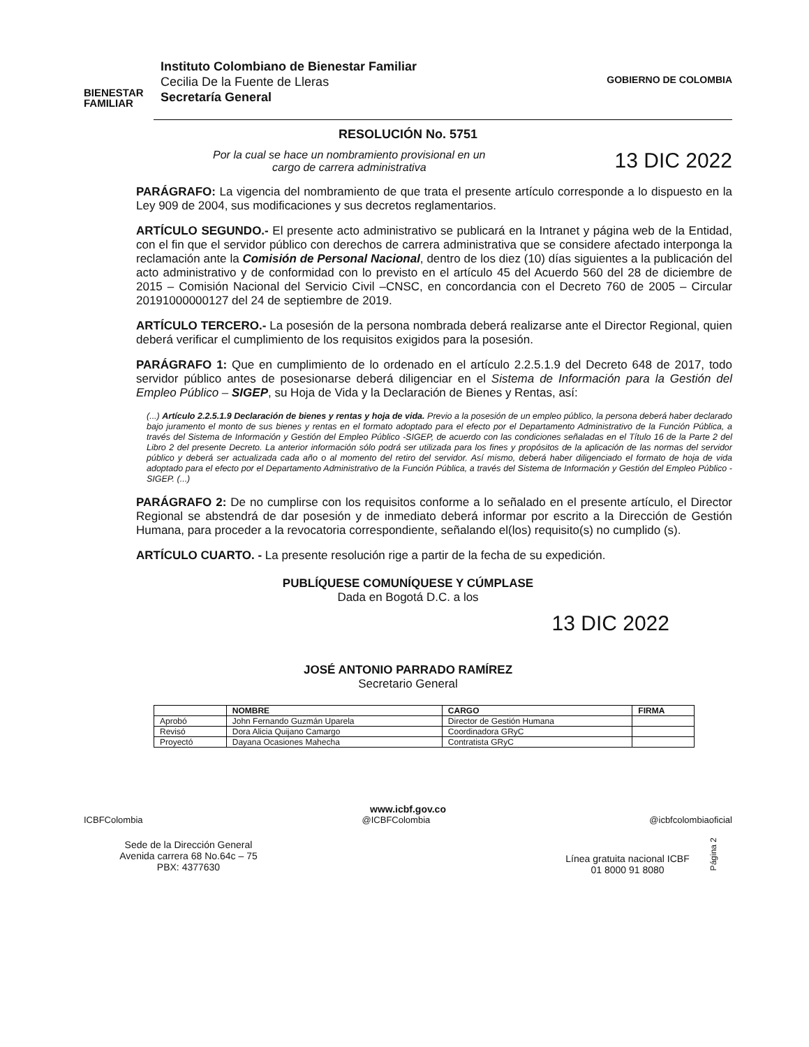BIENESTAR
FAMILIAR
Instituto Colombiano de Bienestar Familiar
Cecilia De la Fuente de Lleras
Secretaría General
GOBIERNO DE COLOMBIA
RESOLUCIÓN No. 5751
Por la cual se hace un nombramiento provisional en un
cargo de carrera administrativa
13 DIC 2022
PARÁGRAFO: La vigencia del nombramiento de que trata el presente artículo corresponde a lo dispuesto en la Ley 909 de 2004, sus modificaciones y sus decretos reglamentarios.
ARTÍCULO SEGUNDO.- El presente acto administrativo se publicará en la Intranet y página web de la Entidad, con el fin que el servidor público con derechos de carrera administrativa que se considere afectado interponga la reclamación ante la Comisión de Personal Nacional, dentro de los diez (10) días siguientes a la publicación del acto administrativo y de conformidad con lo previsto en el artículo 45 del Acuerdo 560 del 28 de diciembre de 2015 – Comisión Nacional del Servicio Civil –CNSC, en concordancia con el Decreto 760 de 2005 – Circular 20191000000127 del 24 de septiembre de 2019.
ARTÍCULO TERCERO.- La posesión de la persona nombrada deberá realizarse ante el Director Regional, quien deberá verificar el cumplimiento de los requisitos exigidos para la posesión.
PARÁGRAFO 1: Que en cumplimiento de lo ordenado en el artículo 2.2.5.1.9 del Decreto 648 de 2017, todo servidor público antes de posesionarse deberá diligenciar en el Sistema de Información para la Gestión del Empleo Público – SIGEP, su Hoja de Vida y la Declaración de Bienes y Rentas, así:
(...) Artículo 2.2.5.1.9 Declaración de bienes y rentas y hoja de vida. Previo a la posesión de un empleo público, la persona deberá haber declarado bajo juramento el monto de sus bienes y rentas en el formato adoptado para el efecto por el Departamento Administrativo de la Función Pública, a través del Sistema de Información y Gestión del Empleo Público -SIGEP, de acuerdo con las condiciones señaladas en el Título 16 de la Parte 2 del Libro 2 del presente Decreto. La anterior información sólo podrá ser utilizada para los fines y propósitos de la aplicación de las normas del servidor público y deberá ser actualizada cada año o al momento del retiro del servidor. Así mismo, deberá haber diligenciado el formato de hoja de vida adoptado para el efecto por el Departamento Administrativo de la Función Pública, a través del Sistema de Información y Gestión del Empleo Público -SIGEP. (...)
PARÁGRAFO 2: De no cumplirse con los requisitos conforme a lo señalado en el presente artículo, el Director Regional se abstendrá de dar posesión y de inmediato deberá informar por escrito a la Dirección de Gestión Humana, para proceder a la revocatoria correspondiente, señalando el(los) requisito(s) no cumplido (s).
ARTÍCULO CUARTO. - La presente resolución rige a partir de la fecha de su expedición.
PUBLÍQUESE COMUNÍQUESE Y CÚMPLASE
Dada en Bogotá D.C. a los
13 DIC 2022
JOSÉ ANTONIO PARRADO RAMÍREZ
Secretario General
| | NOMBRE | CARGO | FIRMA |
| --- | --- | --- | --- |
| Aprobó | John Fernando Guzmán Uparela | Director de Gestión Humana | |
| Revisó | Dora Alicia Quijano Camargo | Coordinadora GRyC | |
| Proyectó | Dayana Ocasiones Mahecha | Contratista GRyC | |
www.icbf.gov.co
ICBFColombia @ICBFColombia @icbfcolombiaoficial
Sede de la Dirección General
Avenida carrera 68 No.64c – 75
PBX: 4377630
Línea gratuita nacional ICBF
01 8000 91 8080
Página 2